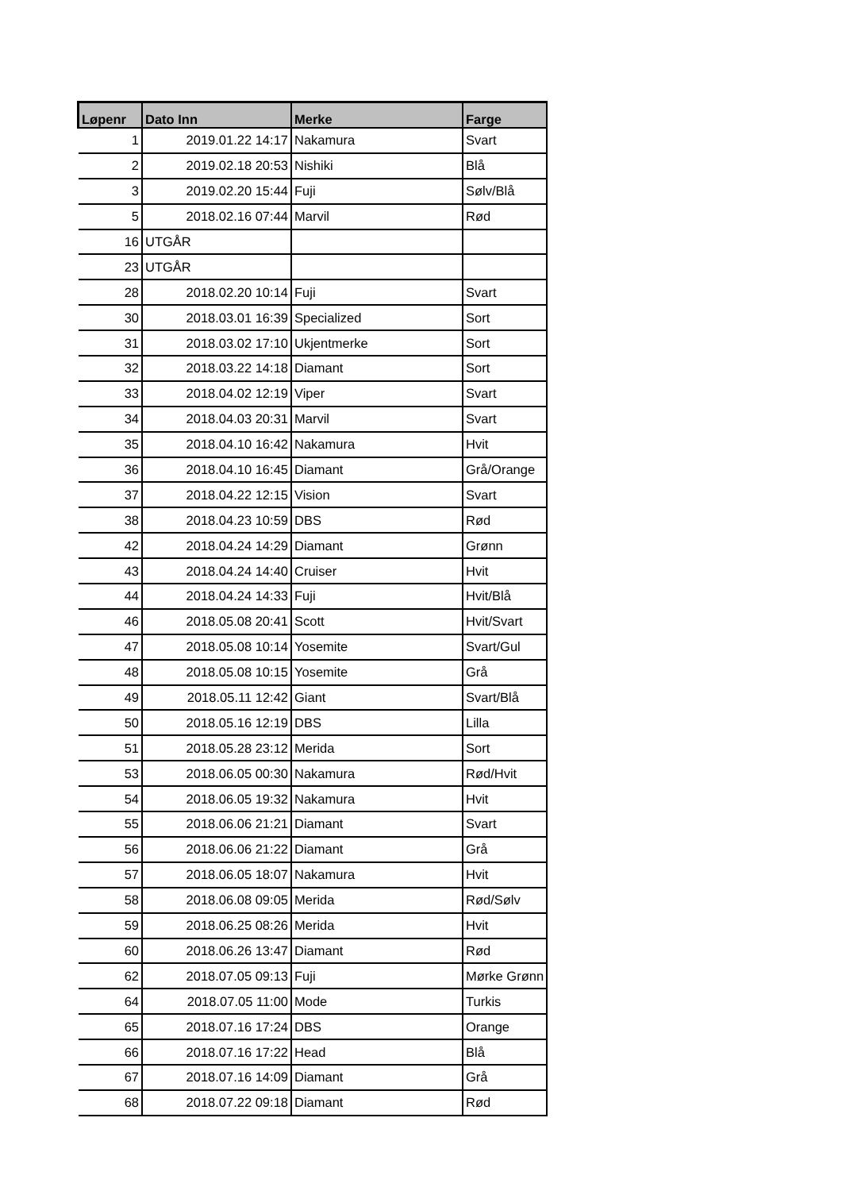| Løpenr | Dato Inn | Merke | Farge |
| --- | --- | --- | --- |
| 1 | 2019.01.22 14:17 | Nakamura | Svart |
| 2 | 2019.02.18 20:53 | Nishiki | Blå |
| 3 | 2019.02.20 15:44 | Fuji | Sølv/Blå |
| 5 | 2018.02.16 07:44 | Marvil | Rød |
| 16 | UTGÅR | | |
| 23 | UTGÅR | | |
| 28 | 2018.02.20 10:14 | Fuji | Svart |
| 30 | 2018.03.01 16:39 | Specialized | Sort |
| 31 | 2018.03.02 17:10 | Ukjentmerke | Sort |
| 32 | 2018.03.22 14:18 | Diamant | Sort |
| 33 | 2018.04.02 12:19 | Viper | Svart |
| 34 | 2018.04.03 20:31 | Marvil | Svart |
| 35 | 2018.04.10 16:42 | Nakamura | Hvit |
| 36 | 2018.04.10 16:45 | Diamant | Grå/Orange |
| 37 | 2018.04.22 12:15 | Vision | Svart |
| 38 | 2018.04.23 10:59 | DBS | Rød |
| 42 | 2018.04.24 14:29 | Diamant | Grønn |
| 43 | 2018.04.24 14:40 | Cruiser | Hvit |
| 44 | 2018.04.24 14:33 | Fuji | Hvit/Blå |
| 46 | 2018.05.08 20:41 | Scott | Hvit/Svart |
| 47 | 2018.05.08 10:14 | Yosemite | Svart/Gul |
| 48 | 2018.05.08 10:15 | Yosemite | Grå |
| 49 | 2018.05.11 12:42 | Giant | Svart/Blå |
| 50 | 2018.05.16 12:19 | DBS | Lilla |
| 51 | 2018.05.28 23:12 | Merida | Sort |
| 53 | 2018.06.05 00:30 | Nakamura | Rød/Hvit |
| 54 | 2018.06.05 19:32 | Nakamura | Hvit |
| 55 | 2018.06.06 21:21 | Diamant | Svart |
| 56 | 2018.06.06 21:22 | Diamant | Grå |
| 57 | 2018.06.05 18:07 | Nakamura | Hvit |
| 58 | 2018.06.08 09:05 | Merida | Rød/Sølv |
| 59 | 2018.06.25 08:26 | Merida | Hvit |
| 60 | 2018.06.26 13:47 | Diamant | Rød |
| 62 | 2018.07.05 09:13 | Fuji | Mørke Grønn |
| 64 | 2018.07.05 11:00 | Mode | Turkis |
| 65 | 2018.07.16 17:24 | DBS | Orange |
| 66 | 2018.07.16 17:22 | Head | Blå |
| 67 | 2018.07.16 14:09 | Diamant | Grå |
| 68 | 2018.07.22 09:18 | Diamant | Rød |